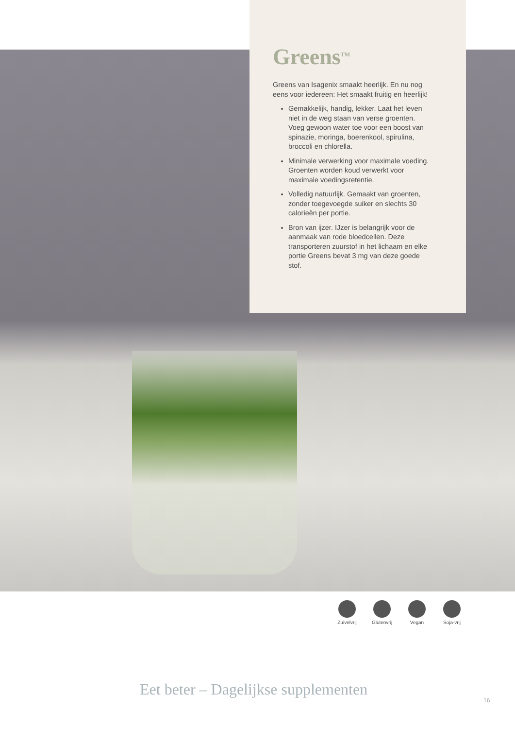Greens<sup>TM</sup>
Greens van Isagenix smaakt heerlijk. En nu nog eens voor iedereen: Het smaakt fruitig en heerlijk!
Gemakkelijk, handig, lekker. Laat het leven niet in de weg staan van verse groenten. Voeg gewoon water toe voor een boost van spinazie, moringa, boerenkool, spirulina, broccoli en chlorella.
Minimale verwerking voor maximale voeding. Groenten worden koud verwerkt voor maximale voedingsretentie.
Volledig natuurlijk. Gemaakt van groenten, zonder toegevoegde suiker en slechts 30 calorieën per portie.
Bron van ijzer. IJzer is belangrijk voor de aanmaak van rode bloedcellen. Deze transporteren zuurstof in het lichaam en elke portie Greens bevat 3 mg van deze goede stof.
Zuivelvrij
Glutenvrij
Vegan Soja-vrij
Eet beter – Dagelijkse supplementen
16